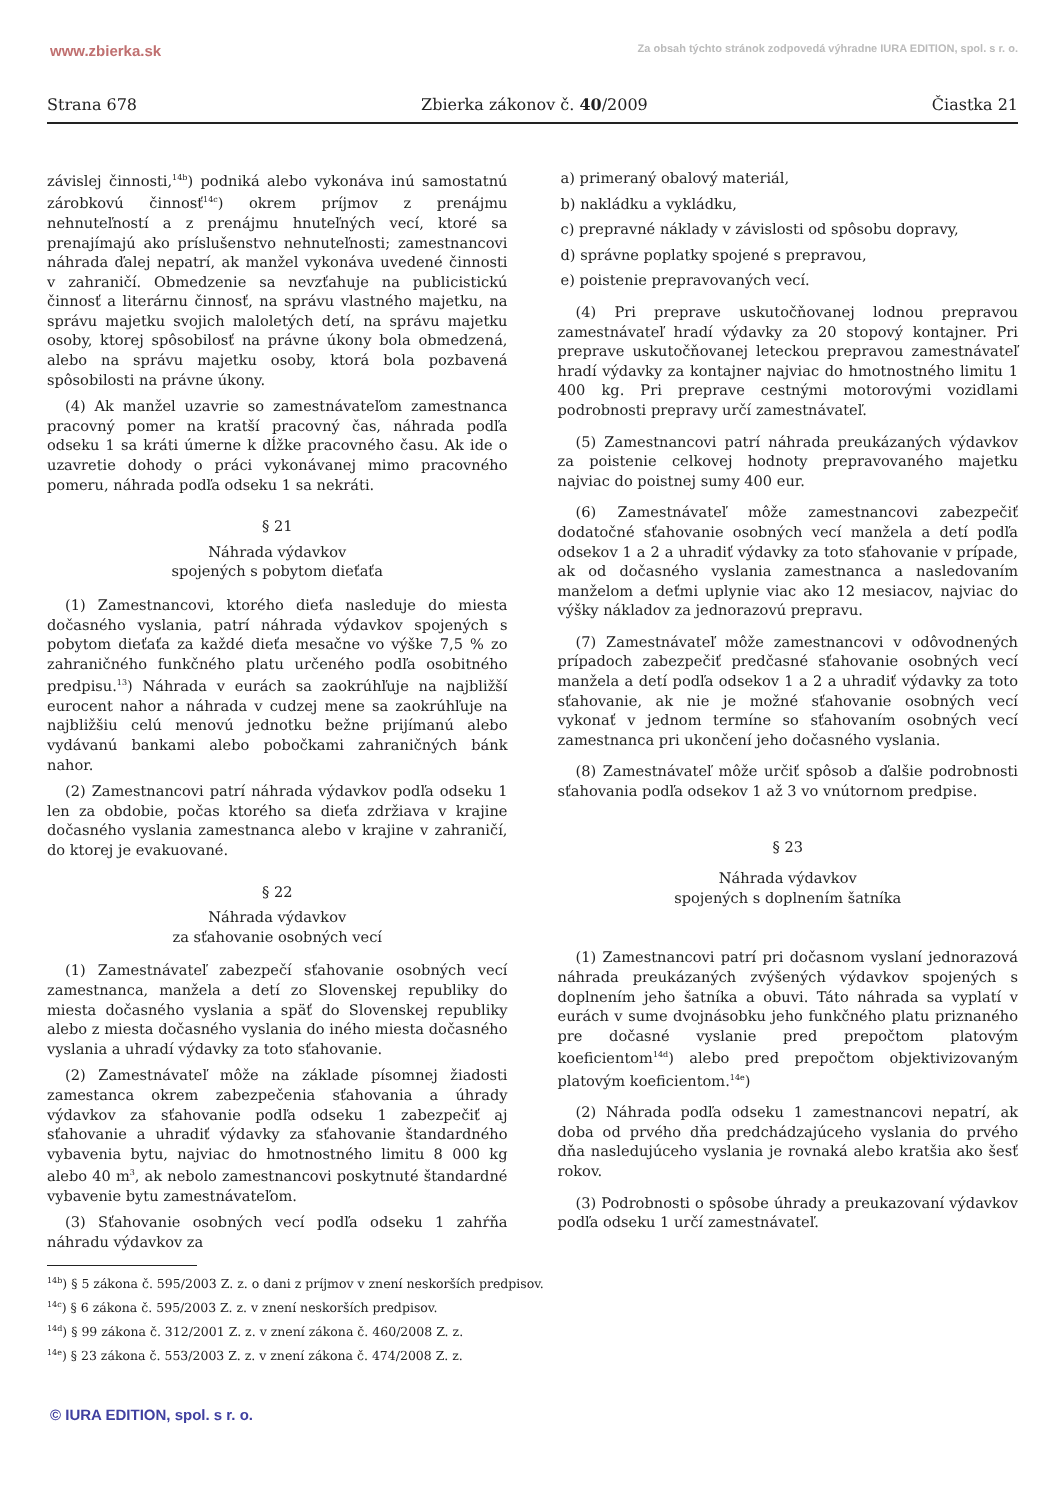www.zbierka.sk Za obsah týchto stránok zodpovedá výhradne IURA EDITION, spol. s r. o.
Strana 678 Zbierka zákonov č. 40/2009 Čiastka 21
závislej činnosti,<sup>14b</sup>) podniká alebo vykonáva inú samostatnú zárobkovú činnosť<sup>14c</sup>) okrem príjmov z prenájmu nehnuteľností a z prenájmu hnuteľných vecí, ktoré sa prenajímajú ako príslušenstvo nehnuteľnosti; zamestnancovi náhrada ďalej nepatrí, ak manžel vykonáva uvedené činnosti v zahraničí. Obmedzenie sa nevzťahuje na publicistickú činnosť a literárnu činnosť, na správu vlastného majetku, na správu majetku svojich maloletých detí, na správu majetku osoby, ktorej spôsobilosť na právne úkony bola obmedzená, alebo na správu majetku osoby, ktorá bola pozbavená spôsobilosti na právne úkony.
(4) Ak manžel uzavrie so zamestnávateľom zamestnanca pracovný pomer na kratší pracovný čas, náhrada podľa odseku 1 sa kráti úmerne k dĺžke pracovného času. Ak ide o uzavretie dohody o práci vykonávanej mimo pracovného pomeru, náhrada podľa odseku 1 sa nekráti.
§ 21
Náhrada výdavkov
spojených s pobytom dieťaťa
(1) Zamestnancovi, ktorého dieťa nasleduje do miesta dočasného vyslania, patrí náhrada výdavkov spojených s pobytom dieťaťa za každé dieťa mesačne vo výške 7,5 % zo zahraničného funkčného platu určeného podľa osobitného predpisu.<sup>13</sup>) Náhrada v eurách sa zaokrúhľuje na najbližší eurocent nahor a náhrada v cudzej mene sa zaokrúhľuje na najbližšiu celú menovú jednotku bežne prijímanú alebo vydávanú bankami alebo pobočkami zahraničných bánk nahor.
(2) Zamestnancovi patrí náhrada výdavkov podľa odseku 1 len za obdobie, počas ktorého sa dieťa zdržiava v krajine dočasného vyslania zamestnanca alebo v krajine v zahraničí, do ktorej je evakuované.
§ 22
Náhrada výdavkov
za sťahovanie osobných vecí
(1) Zamestnávateľ zabezpečí sťahovanie osobných vecí zamestnanca, manžela a detí zo Slovenskej republiky do miesta dočasného vyslania a späť do Slovenskej republiky alebo z miesta dočasného vyslania do iného miesta dočasného vyslania a uhradí výdavky za toto sťahovanie.
(2) Zamestnávateľ môže na základe písomnej žiadosti zamestanca okrem zabezpečenia sťahovania a úhrady výdavkov za sťahovanie podľa odseku 1 zabezpečiť aj sťahovanie a uhradiť výdavky za sťahovanie štandardného vybavenia bytu, najviac do hmotnostného limitu 8 000 kg alebo 40 m<sup>3</sup>, ak nebolo zamestnancovi poskytnuté štandardné vybavenie bytu zamestnávateľom.
(3) Sťahovanie osobných vecí podľa odseku 1 zahŕňa náhradu výdavkov za
a) primeraný obalový materiál,
b) nakládku a vykládku,
c) prepravné náklady v závislosti od spôsobu dopravy,
d) správne poplatky spojené s prepravou,
e) poistenie prepravovaných vecí.
(4) Pri preprave uskutočňovanej lodnou prepravou zamestnávateľ hradí výdavky za 20 stopový kontajner. Pri preprave uskutočňovanej leteckou prepravou zamestnávateľ hradí výdavky za kontajner najviac do hmotnostného limitu 1 400 kg. Pri preprave cestnými motorovými vozidlami podrobnosti prepravy určí zamestnávateľ.
(5) Zamestnancovi patrí náhrada preukázaných výdavkov za poistenie celkovej hodnoty prepravovaného majetku najviac do poistnej sumy 400 eur.
(6) Zamestnávateľ môže zamestnancovi zabezpečiť dodatočné sťahovanie osobných vecí manžela a detí podľa odsekov 1 a 2 a uhradiť výdavky za toto sťahovanie v prípade, ak od dočasného vyslania zamestnanca a nasledovaním manželom a deťmi uplynie viac ako 12 mesiacov, najviac do výšky nákladov za jednorazovú prepravu.
(7) Zamestnávateľ môže zamestnancovi v odôvodnených prípadoch zabezpečiť predčasné sťahovanie osobných vecí manžela a detí podľa odsekov 1 a 2 a uhradiť výdavky za toto sťahovanie, ak nie je možné sťahovanie osobných vecí vykonať v jednom termíne so sťahovaním osobných vecí zamestnanca pri ukončení jeho dočasného vyslania.
(8) Zamestnávateľ môže určiť spôsob a ďalšie podrobnosti sťahovania podľa odsekov 1 až 3 vo vnútornom predpise.
§ 23
Náhrada výdavkov
spojených s doplnením šatníka
(1) Zamestnancovi patrí pri dočasnom vyslaní jednorazová náhrada preukázaných zvýšených výdavkov spojených s doplnením jeho šatníka a obuvi. Táto náhrada sa vyplatí v eurách v sume dvojnásobku jeho funkčného platu priznaného pre dočasné vyslanie pred prepočtom platovým koeficientom<sup>14d</sup>) alebo pred prepočtom objektivizovaným platovým koeficientom.<sup>14e</sup>)
(2) Náhrada podľa odseku 1 zamestnancovi nepatrí, ak doba od prvého dňa predchádzajúceho vyslania do prvého dňa nasledujúceho vyslania je rovnaká alebo kratšia ako šesť rokov.
(3) Podrobnosti o spôsobe úhrady a preukazovaní výdavkov podľa odseku 1 určí zamestnávateľ.
<sup>14b</sup>) § 5 zákona č. 595/2003 Z. z. o dani z príjmov v znení neskorších predpisov.
<sup>14c</sup>) § 6 zákona č. 595/2003 Z. z. v znení neskorších predpisov.
<sup>14d</sup>) § 99 zákona č. 312/2001 Z. z. v znení zákona č. 460/2008 Z. z.
<sup>14e</sup>) § 23 zákona č. 553/2003 Z. z. v znení zákona č. 474/2008 Z. z.
© IURA EDITION, spol. s r. o.